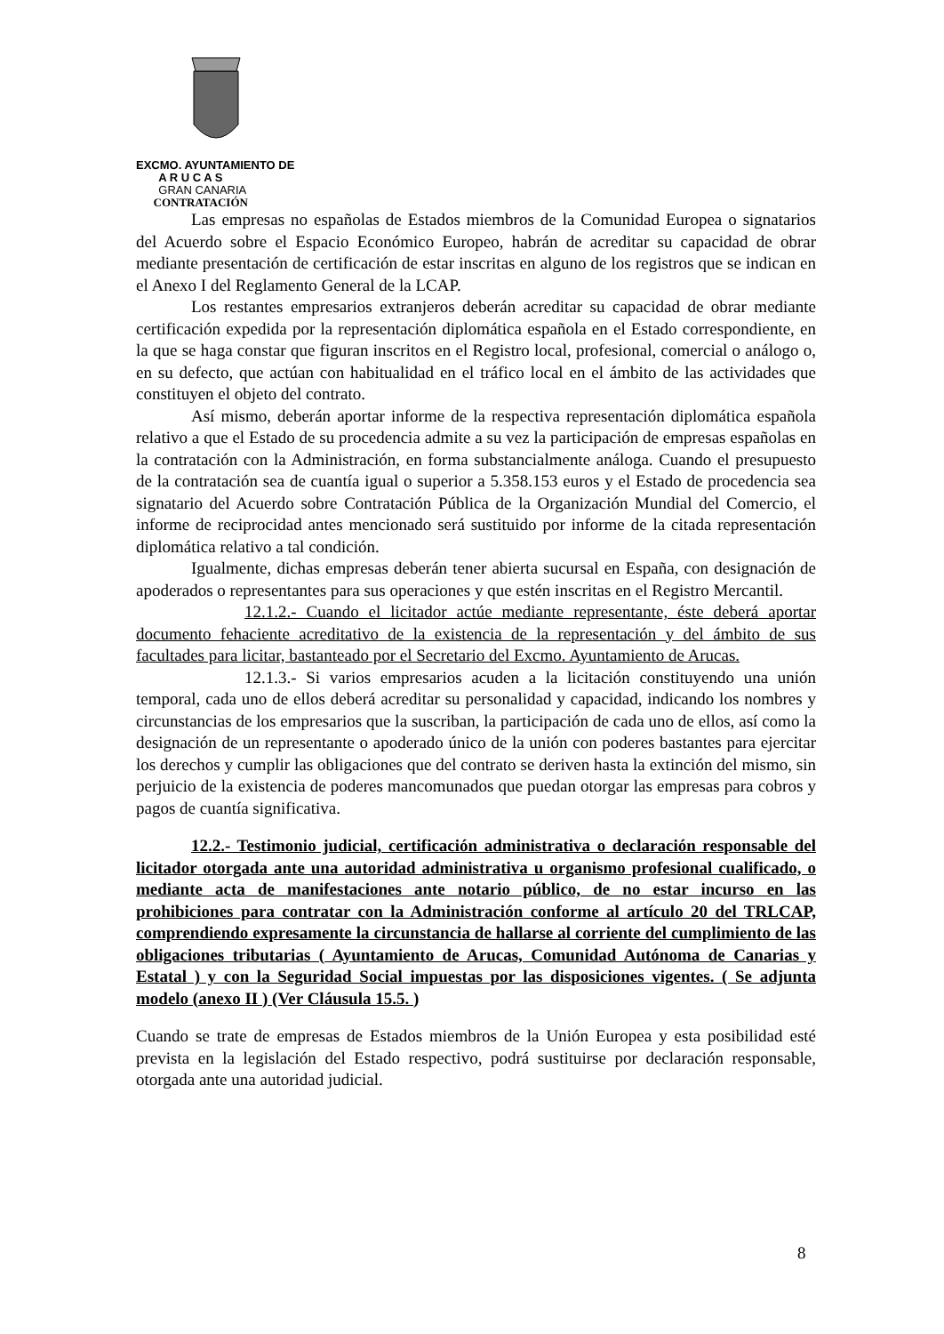EXCMO. AYUNTAMIENTO DE
A R U C A S
GRAN CANARIA
CONTRATACIÓN
Las empresas no españolas de Estados miembros de la Comunidad Europea o signatarios del Acuerdo sobre el Espacio Económico Europeo, habrán de acreditar su capacidad de obrar mediante presentación de certificación de estar inscritas en alguno de los registros que se indican en el Anexo I del Reglamento General de la LCAP.
Los restantes empresarios extranjeros deberán acreditar su capacidad de obrar mediante certificación expedida por la representación diplomática española en el Estado correspondiente, en la que se haga constar que figuran inscritos en el Registro local, profesional, comercial o análogo o, en su defecto, que actúan con habitualidad en el tráfico local en el ámbito de las actividades que constituyen el objeto del contrato.
Así mismo, deberán aportar informe de la respectiva representación diplomática española relativo a que el Estado de su procedencia admite a su vez la participación de empresas españolas en la contratación con la Administración, en forma substancialmente análoga. Cuando el presupuesto de la contratación sea de cuantía igual o superior a 5.358.153 euros y el Estado de procedencia sea signatario del Acuerdo sobre Contratación Pública de la Organización Mundial del Comercio, el informe de reciprocidad antes mencionado será sustituido por informe de la citada representación diplomática relativo a tal condición.
Igualmente, dichas empresas deberán tener abierta sucursal en España, con designación de apoderados o representantes para sus operaciones y que estén inscritas en el Registro Mercantil.
12.1.2.- Cuando el licitador actúe mediante representante, éste deberá aportar documento fehaciente acreditativo de la existencia de la representación y del ámbito de sus facultades para licitar, bastanteado por el Secretario del Excmo. Ayuntamiento de Arucas.
12.1.3.- Si varios empresarios acuden a la licitación constituyendo una unión temporal, cada uno de ellos deberá acreditar su personalidad y capacidad, indicando los nombres y circunstancias de los empresarios que la suscriban, la participación de cada uno de ellos, así como la designación de un representante o apoderado único de la unión con poderes bastantes para ejercitar los derechos y cumplir las obligaciones que del contrato se deriven hasta la extinción del mismo, sin perjuicio de la existencia de poderes mancomunados que puedan otorgar las empresas para cobros y pagos de cuantía significativa.
12.2.- Testimonio judicial, certificación administrativa o declaración responsable del licitador otorgada ante una autoridad administrativa u organismo profesional cualificado, o mediante acta de manifestaciones ante notario público, de no estar incurso en las prohibiciones para contratar con la Administración conforme al artículo 20 del TRLCAP, comprendiendo expresamente la circunstancia de hallarse al corriente del cumplimiento de las obligaciones tributarias ( Ayuntamiento de Arucas, Comunidad Autónoma de Canarias y Estatal ) y con la Seguridad Social impuestas por las disposiciones vigentes. ( Se adjunta modelo (anexo II ) (Ver Cláusula 15.5. )
Cuando se trate de empresas de Estados miembros de la Unión Europea y esta posibilidad esté prevista en la legislación del Estado respectivo, podrá sustituirse por declaración responsable, otorgada ante una autoridad judicial.
8